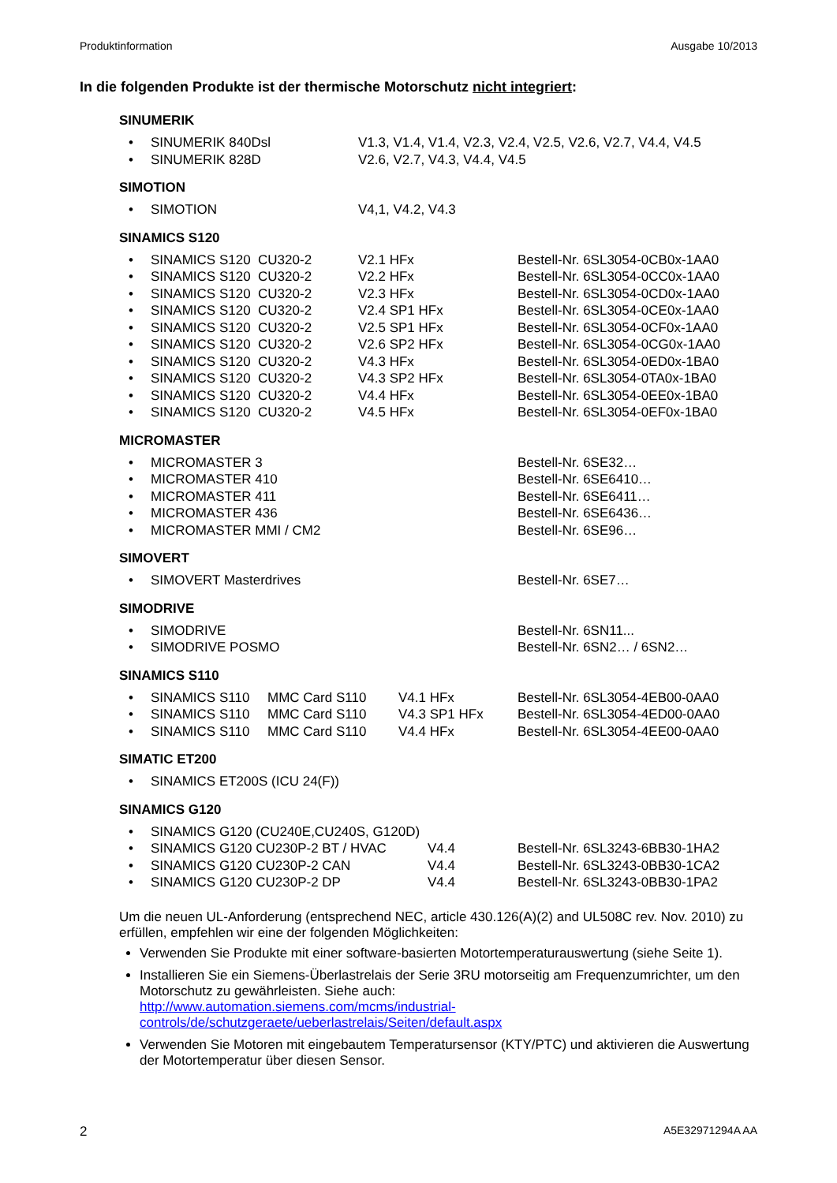Produktinformation Ausgabe 10/2013
In die folgenden Produkte ist der thermische Motorschutz nicht integriert:
SINUMERIK
| • | SINUMERIK 840Dsl | V1.3, V1.4, V1.4, V2.3, V2.4, V2.5, V2.6, V2.7, V4.4, V4.5 |
| • | SINUMERIK 828D | V2.6, V2.7, V4.3, V4.4, V4.5 |
SIMOTION
| • | SIMOTION | V4,1, V4.2, V4.3 |
SINAMICS S120
| • | SINAMICS S120 CU320-2 | V2.1 HFx | Bestell-Nr. 6SL3054-0CB0x-1AA0 |
| • | SINAMICS S120 CU320-2 | V2.2 HFx | Bestell-Nr. 6SL3054-0CC0x-1AA0 |
| • | SINAMICS S120 CU320-2 | V2.3 HFx | Bestell-Nr. 6SL3054-0CD0x-1AA0 |
| • | SINAMICS S120 CU320-2 | V2.4 SP1 HFx | Bestell-Nr. 6SL3054-0CE0x-1AA0 |
| • | SINAMICS S120 CU320-2 | V2.5 SP1 HFx | Bestell-Nr. 6SL3054-0CF0x-1AA0 |
| • | SINAMICS S120 CU320-2 | V2.6 SP2 HFx | Bestell-Nr. 6SL3054-0CG0x-1AA0 |
| • | SINAMICS S120 CU320-2 | V4.3 HFx | Bestell-Nr. 6SL3054-0ED0x-1BA0 |
| • | SINAMICS S120 CU320-2 | V4.3 SP2 HFx | Bestell-Nr. 6SL3054-0TA0x-1BA0 |
| • | SINAMICS S120 CU320-2 | V4.4 HFx | Bestell-Nr. 6SL3054-0EE0x-1BA0 |
| • | SINAMICS S120 CU320-2 | V4.5 HFx | Bestell-Nr. 6SL3054-0EF0x-1BA0 |
MICROMASTER
| • | MICROMASTER 3 | Bestell-Nr. 6SE32… |
| • | MICROMASTER 410 | Bestell-Nr. 6SE6410… |
| • | MICROMASTER 411 | Bestell-Nr. 6SE6411… |
| • | MICROMASTER 436 | Bestell-Nr. 6SE6436… |
| • | MICROMASTER MMI / CM2 | Bestell-Nr. 6SE96… |
SIMOVERT
| • | SIMOVERT Masterdrives | Bestell-Nr. 6SE7… |
SIMODRIVE
| • | SIMODRIVE | Bestell-Nr. 6SN11... |
| • | SIMODRIVE POSMO | Bestell-Nr. 6SN2… / 6SN2… |
SINAMICS S110
| • | SINAMICS S110 | MMC Card S110 | V4.1 HFx | Bestell-Nr. 6SL3054-4EB00-0AA0 |
| • | SINAMICS S110 | MMC Card S110 | V4.3 SP1 HFx | Bestell-Nr. 6SL3054-4ED00-0AA0 |
| • | SINAMICS S110 | MMC Card S110 | V4.4 HFx | Bestell-Nr. 6SL3054-4EE00-0AA0 |
SIMATIC ET200
| • | SINAMICS ET200S (ICU 24(F)) |
SINAMICS G120
| • | SINAMICS G120 (CU240E,CU240S, G120D) | | |
| • | SINAMICS G120 CU230P-2 BT / HVAC | V4.4 | Bestell-Nr. 6SL3243-6BB30-1HA2 |
| • | SINAMICS G120 CU230P-2 CAN | V4.4 | Bestell-Nr. 6SL3243-0BB30-1CA2 |
| • | SINAMICS G120 CU230P-2 DP | V4.4 | Bestell-Nr. 6SL3243-0BB30-1PA2 |
Um die neuen UL-Anforderung (entsprechend NEC, article 430.126(A)(2) and UL508C rev. Nov. 2010) zu erfüllen, empfehlen wir eine der folgenden Möglichkeiten:
Verwenden Sie Produkte mit einer software-basierten Motortemperaturauswertung (siehe Seite 1).
Installieren Sie ein Siemens-Überlastrelais der Serie 3RU motorseitig am Frequenzumrichter, um den Motorschutz zu gewährleisten. Siehe auch:
http://www.automation.siemens.com/mcms/industrial-
controls/de/schutzgeraete/ueberlastrelais/Seiten/default.aspx
Verwenden Sie Motoren mit eingebautem Temperatursensor (KTY/PTC) und aktivieren die Auswertung der Motortemperatur über diesen Sensor.
2 A5E32971294A AA